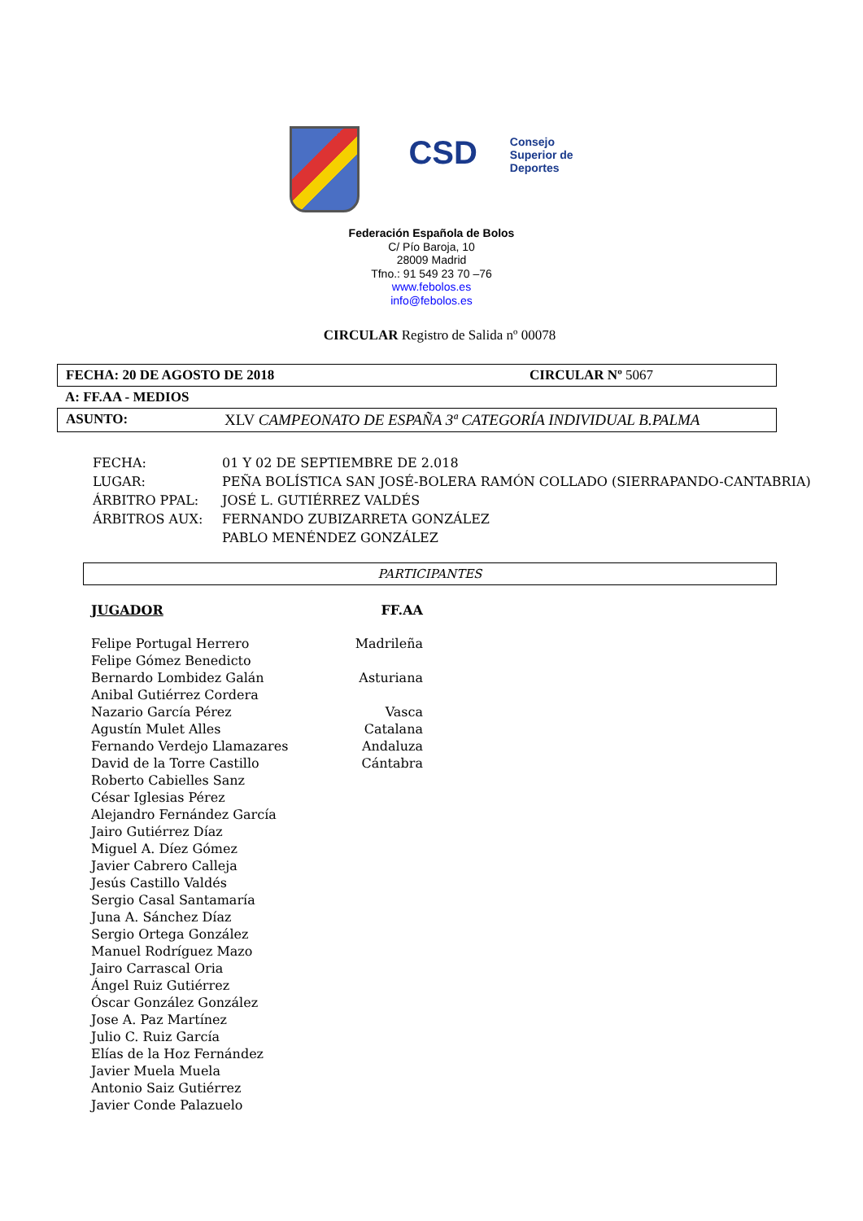CSD Consejo
Superior de
Deportes
Federación Española de Bolos
C/ Pío Baroja, 10
28009 Madrid
Tfno.: 91 549 23 70 –76
www.febolos.es
info@febolos.es
CIRCULAR Registro de Salida nº 00078
FECHA: 20 DE AGOSTO DE 2018 CIRCULAR Nº 5067
A: FF.AA - MEDIOS
ASUNTO: XLV CAMPEONATO DE ESPAÑA 3ª CATEGORÍA INDIVIDUAL B.PALMA
| FECHA: | 01 Y 02 DE SEPTIEMBRE DE 2.018 |
| LUGAR: | PEÑA BOLÍSTICA SAN JOSÉ-BOLERA RAMÓN COLLADO (SIERRAPANDO-CANTABRIA) |
| ÁRBITRO PPAL: | JOSÉ L. GUTIÉRREZ VALDÉS |
| ÁRBITROS AUX: | FERNANDO ZUBIZARRETA GONZÁLEZ |
| | PABLO MENÉNDEZ GONZÁLEZ |
PARTICIPANTES
| JUGADOR | FF.AA |
| --- | --- |
| Felipe Portugal Herrero | Madrileña |
| Felipe Gómez Benedicto | |
| Bernardo Lombidez Galán | Asturiana |
| Anibal Gutiérrez Cordera | |
| Nazario García Pérez | Vasca |
| Agustín Mulet Alles | Catalana |
| Fernando Verdejo Llamazares | Andaluza |
| David de la Torre Castillo | Cántabra |
| Roberto Cabielles Sanz | |
| César Iglesias Pérez | |
| Alejandro Fernández García | |
| Jairo Gutiérrez Díaz | |
| Miguel A. Díez Gómez | |
| Javier Cabrero Calleja | |
| Jesús Castillo Valdés | |
| Sergio Casal Santamaría | |
| Juna A. Sánchez Díaz | |
| Sergio Ortega González | |
| Manuel Rodríguez Mazo | |
| Jairo Carrascal Oria | |
| Ángel Ruiz Gutiérrez | |
| Óscar González González | |
| Jose A. Paz Martínez | |
| Julio C. Ruiz García | |
| Elías de la Hoz Fernández | |
| Javier Muela Muela | |
| Antonio Saiz Gutiérrez | |
| Javier Conde Palazuelo | |